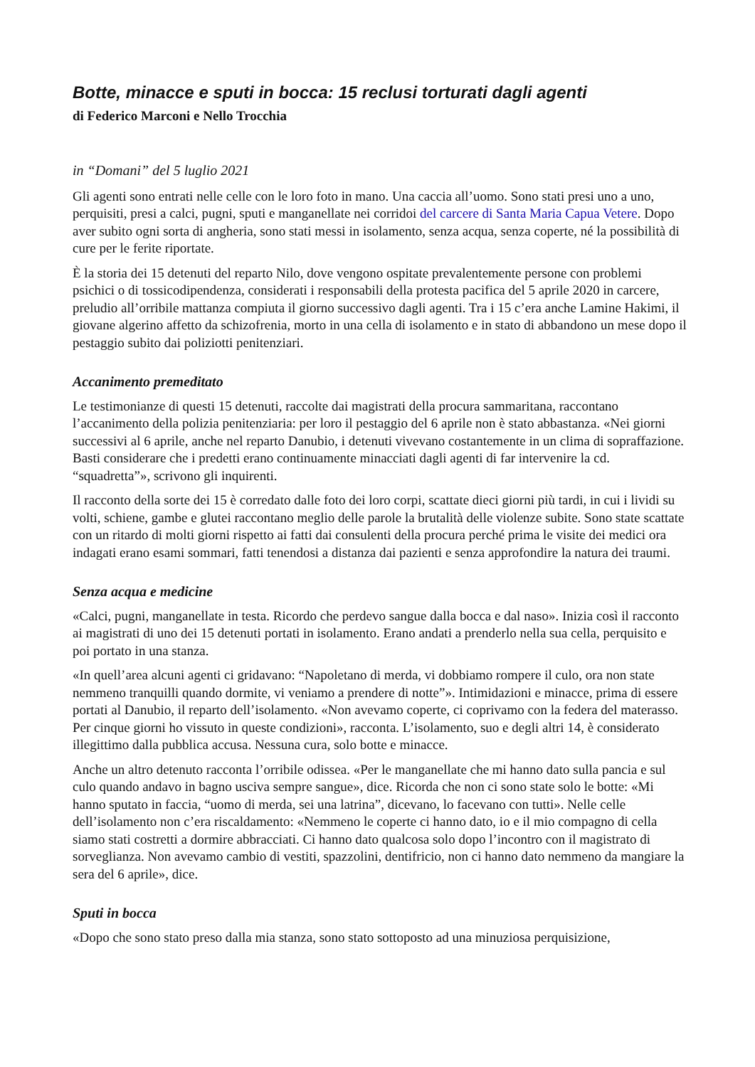Botte, minacce e sputi in bocca: 15 reclusi torturati dagli agenti
di Federico Marconi e Nello Trocchia
in “Domani” del 5 luglio 2021
Gli agenti sono entrati nelle celle con le loro foto in mano. Una caccia all’uomo. Sono stati presi uno a uno, perquisiti, presi a calci, pugni, sputi e manganellate nei corridoi del carcere di Santa Maria Capua Vetere. Dopo aver subito ogni sorta di angheria, sono stati messi in isolamento, senza acqua, senza coperte, né la possibilità di cure per le ferite riportate.
È la storia dei 15 detenuti del reparto Nilo, dove vengono ospitate prevalentemente persone con problemi psichici o di tossicodipendenza, considerati i responsabili della protesta pacifica del 5 aprile 2020 in carcere, preludio all’orribile mattanza compiuta il giorno successivo dagli agenti. Tra i 15 c’era anche Lamine Hakimi, il giovane algerino affetto da schizofrenia, morto in una cella di isolamento e in stato di abbandono un mese dopo il pestaggio subito dai poliziotti penitenziari.
Accanimento premeditato
Le testimonianze di questi 15 detenuti, raccolte dai magistrati della procura sammaritana, raccontano l’accanimento della polizia penitenziaria: per loro il pestaggio del 6 aprile non è stato abbastanza. «Nei giorni successivi al 6 aprile, anche nel reparto Danubio, i detenuti vivevano costantemente in un clima di sopraffazione. Basti considerare che i predetti erano continuamente minacciati dagli agenti di far intervenire la cd. “squadretta”», scrivono gli inquirenti.
Il racconto della sorte dei 15 è corredato dalle foto dei loro corpi, scattate dieci giorni più tardi, in cui i lividi su volti, schiene, gambe e glutei raccontano meglio delle parole la brutalità delle violenze subite. Sono state scattate con un ritardo di molti giorni rispetto ai fatti dai consulenti della procura perché prima le visite dei medici ora indagati erano esami sommari, fatti tenendosi a distanza dai pazienti e senza approfondire la natura dei traumi.
Senza acqua e medicine
«Calci, pugni, manganellate in testa. Ricordo che perdevo sangue dalla bocca e dal naso». Inizia così il racconto ai magistrati di uno dei 15 detenuti portati in isolamento. Erano andati a prenderlo nella sua cella, perquisito e poi portato in una stanza.
«In quell’area alcuni agenti ci gridavano: “Napoletano di merda, vi dobbiamo rompere il culo, ora non state nemmeno tranquilli quando dormite, vi veniamo a prendere di notte”». Intimidazioni e minacce, prima di essere portati al Danubio, il reparto dell’isolamento. «Non avevamo coperte, ci coprivamo con la federa del materasso. Per cinque giorni ho vissuto in queste condizioni», racconta. L’isolamento, suo e degli altri 14, è considerato illegittimo dalla pubblica accusa. Nessuna cura, solo botte e minacce.
Anche un altro detenuto racconta l’orribile odissea. «Per le manganellate che mi hanno dato sulla pancia e sul culo quando andavo in bagno usciva sempre sangue», dice. Ricorda che non ci sono state solo le botte: «Mi hanno sputato in faccia, “uomo di merda, sei una latrina”, dicevano, lo facevano con tutti». Nelle celle dell’isolamento non c’era riscaldamento: «Nemmeno le coperte ci hanno dato, io e il mio compagno di cella siamo stati costretti a dormire abbracciati. Ci hanno dato qualcosa solo dopo l’incontro con il magistrato di sorveglianza. Non avevamo cambio di vestiti, spazzolini, dentifricio, non ci hanno dato nemmeno da mangiare la sera del 6 aprile», dice.
Sputi in bocca
«Dopo che sono stato preso dalla mia stanza, sono stato sottoposto ad una minuziosa perquisizione,